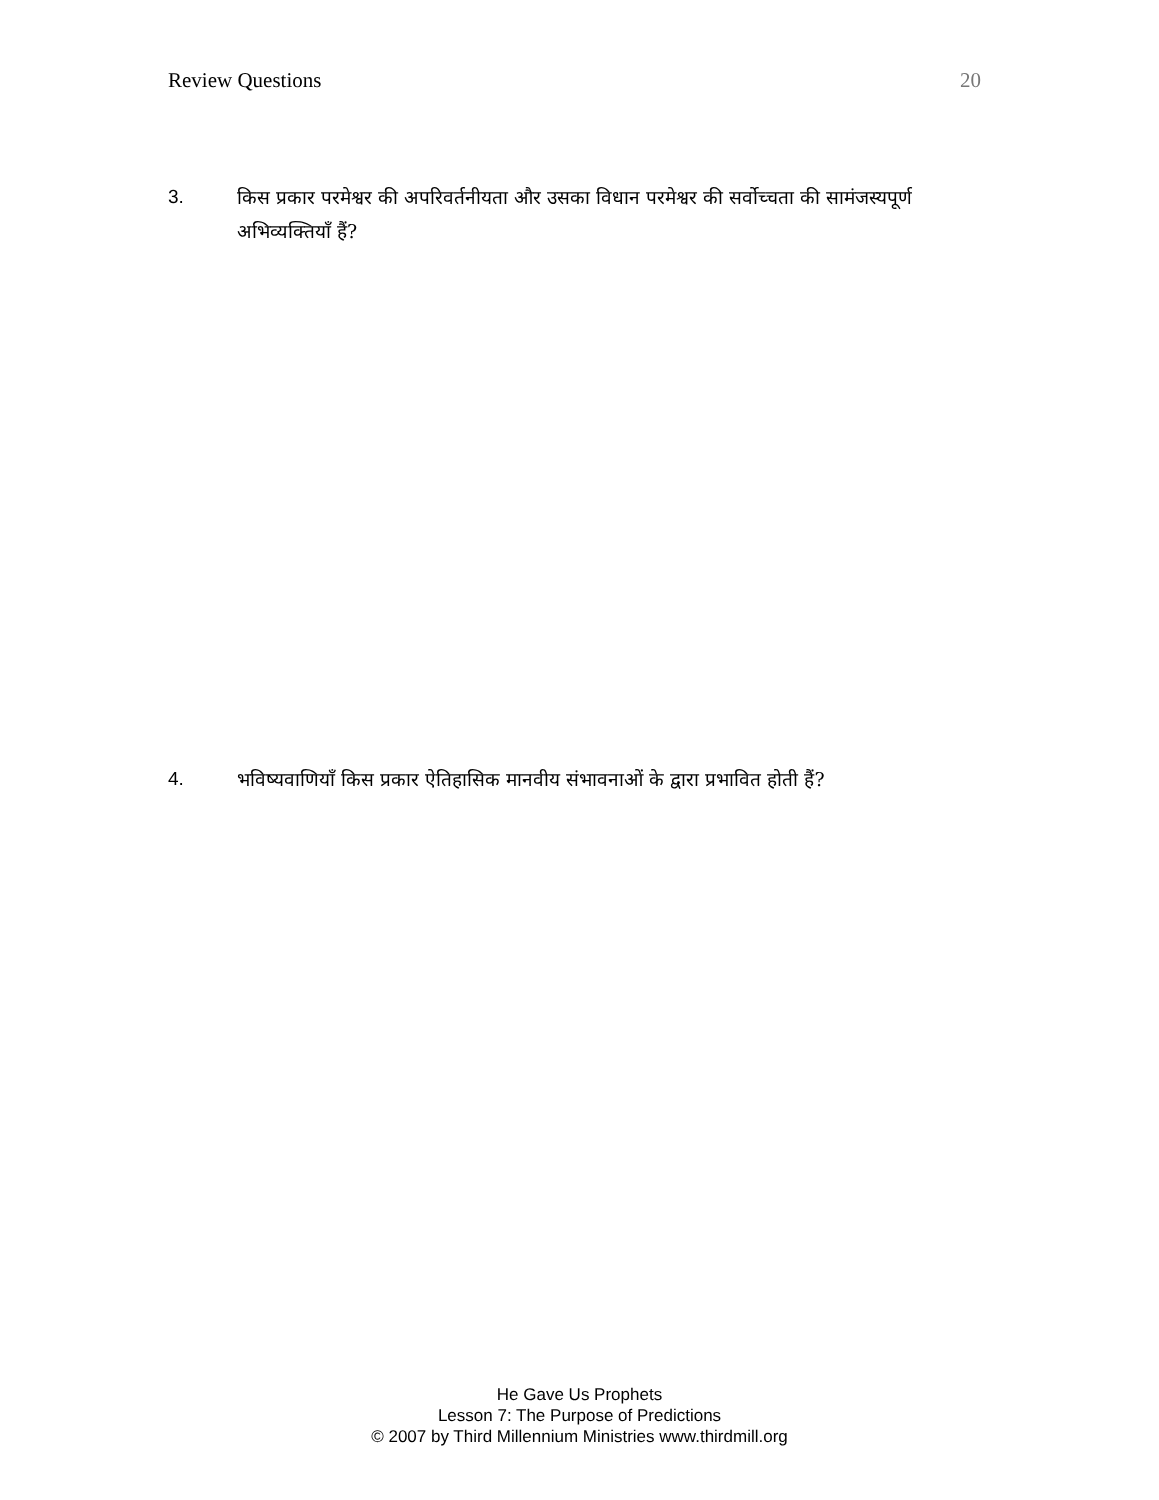Review Questions 20
3. किस प्रकार परमेश्वर की अपरिवर्तनीयता और उसका विधान परमेश्वर की सर्वोच्चता की सामंजस्यपूर्ण अभिव्यक्तियाँ हैं?
4. भविष्यवाणियाँ किस प्रकार ऐतिहासिक मानवीय संभावनाओं के द्वारा प्रभावित होती हैं?
He Gave Us Prophets
Lesson 7: The Purpose of Predictions
© 2007 by Third Millennium Ministries www.thirdmill.org